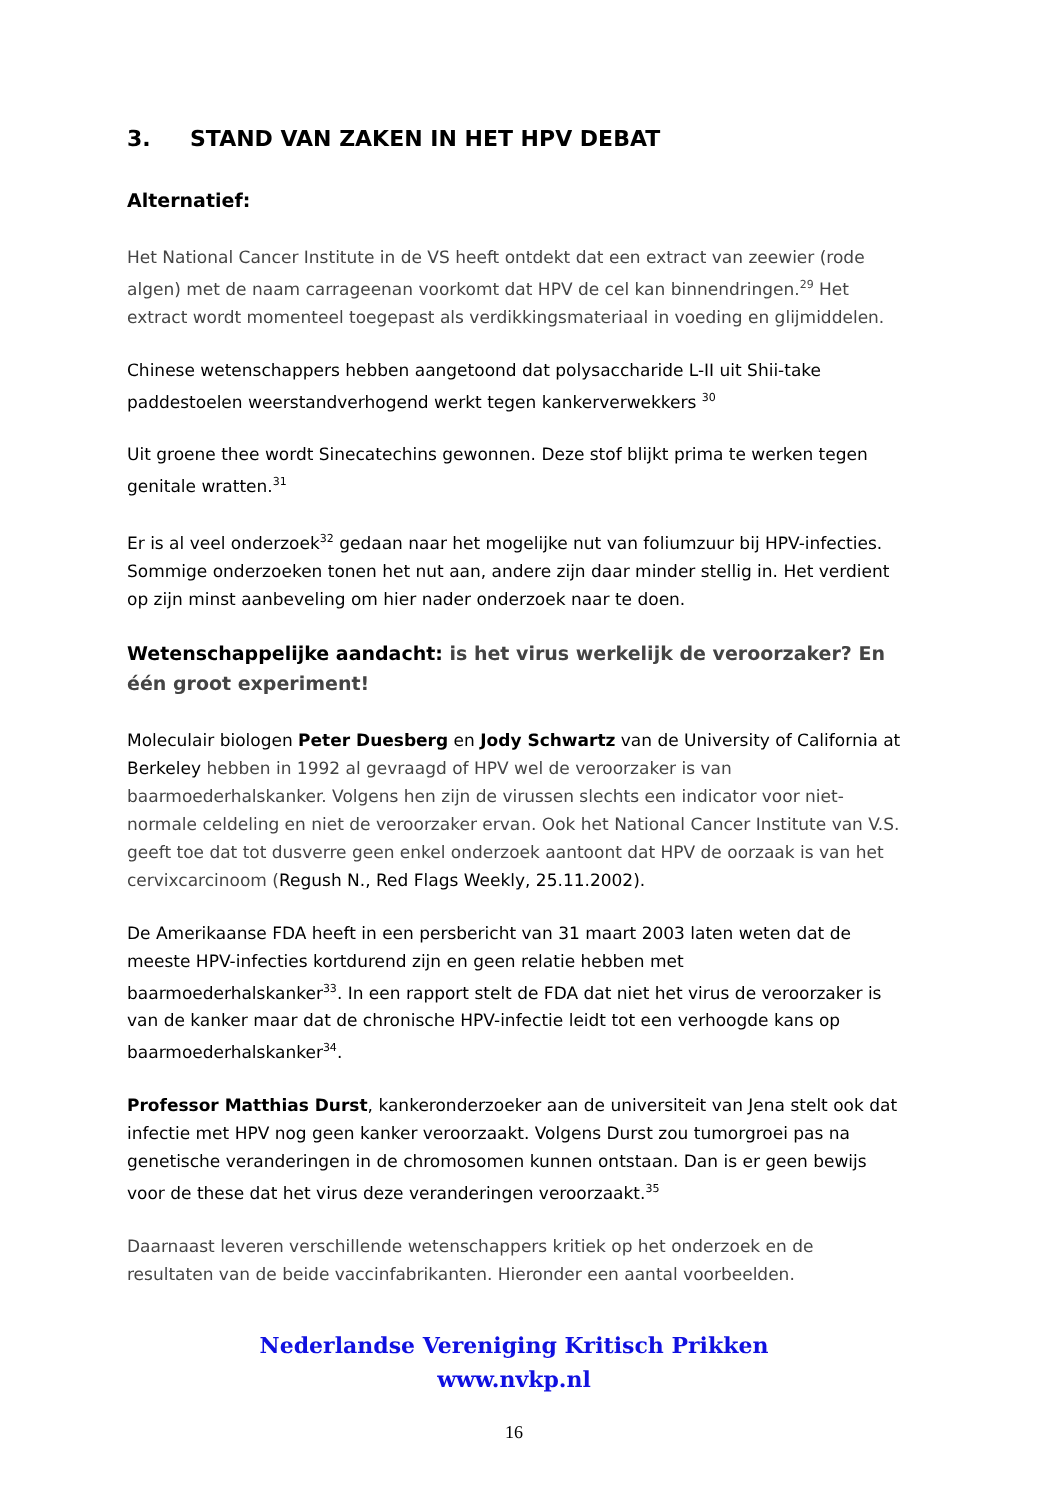3. STAND VAN ZAKEN IN HET HPV DEBAT
Alternatief:
Het National Cancer Institute in de VS heeft ontdekt dat een extract van zeewier (rode algen) met de naam carrageenan voorkomt dat HPV de cel kan binnendringen.<sup>29</sup> Het extract wordt momenteel toegepast als verdikkingsmateriaal in voeding en glijmiddelen.
Chinese wetenschappers hebben aangetoond dat polysaccharide L-II uit Shii-take paddestoelen weerstandverhogend werkt tegen kankerverwekkers <sup>30</sup>
Uit groene thee wordt Sinecatechins gewonnen. Deze stof blijkt prima te werken tegen genitale wratten.<sup>31</sup>
Er is al veel onderzoek<sup>32</sup> gedaan naar het mogelijke nut van foliumzuur bij HPV-infecties. Sommige onderzoeken tonen het nut aan, andere zijn daar minder stellig in. Het verdient op zijn minst aanbeveling om hier nader onderzoek naar te doen.
Wetenschappelijke aandacht: is het virus werkelijk de veroorzaker? En één groot experiment!
Moleculair biologen Peter Duesberg en Jody Schwartz van de University of California at Berkeley hebben in 1992 al gevraagd of HPV wel de veroorzaker is van baarmoederhalskanker. Volgens hen zijn de virussen slechts een indicator voor niet-normale celdeling en niet de veroorzaker ervan. Ook het National Cancer Institute van V.S. geeft toe dat tot dusverre geen enkel onderzoek aantoont dat HPV de oorzaak is van het cervixcarcinoom (Regush N., Red Flags Weekly, 25.11.2002).
De Amerikaanse FDA heeft in een persbericht van 31 maart 2003 laten weten dat de meeste HPV-infecties kortdurend zijn en geen relatie hebben met baarmoederhalskanker<sup>33</sup>. In een rapport stelt de FDA dat niet het virus de veroorzaker is van de kanker maar dat de chronische HPV-infectie leidt tot een verhoogde kans op baarmoederhalskanker<sup>34</sup>.
Professor Matthias Durst, kankeronderzoeker aan de universiteit van Jena stelt ook dat infectie met HPV nog geen kanker veroorzaakt. Volgens Durst zou tumorgroei pas na genetische veranderingen in de chromosomen kunnen ontstaan. Dan is er geen bewijs voor de these dat het virus deze veranderingen veroorzaakt.<sup>35</sup>
Daarnaast leveren verschillende wetenschappers kritiek op het onderzoek en de resultaten van de beide vaccinfabrikanten. Hieronder een aantal voorbeelden.
Nederlandse Vereniging Kritisch Prikken
www.nvkp.nl
16